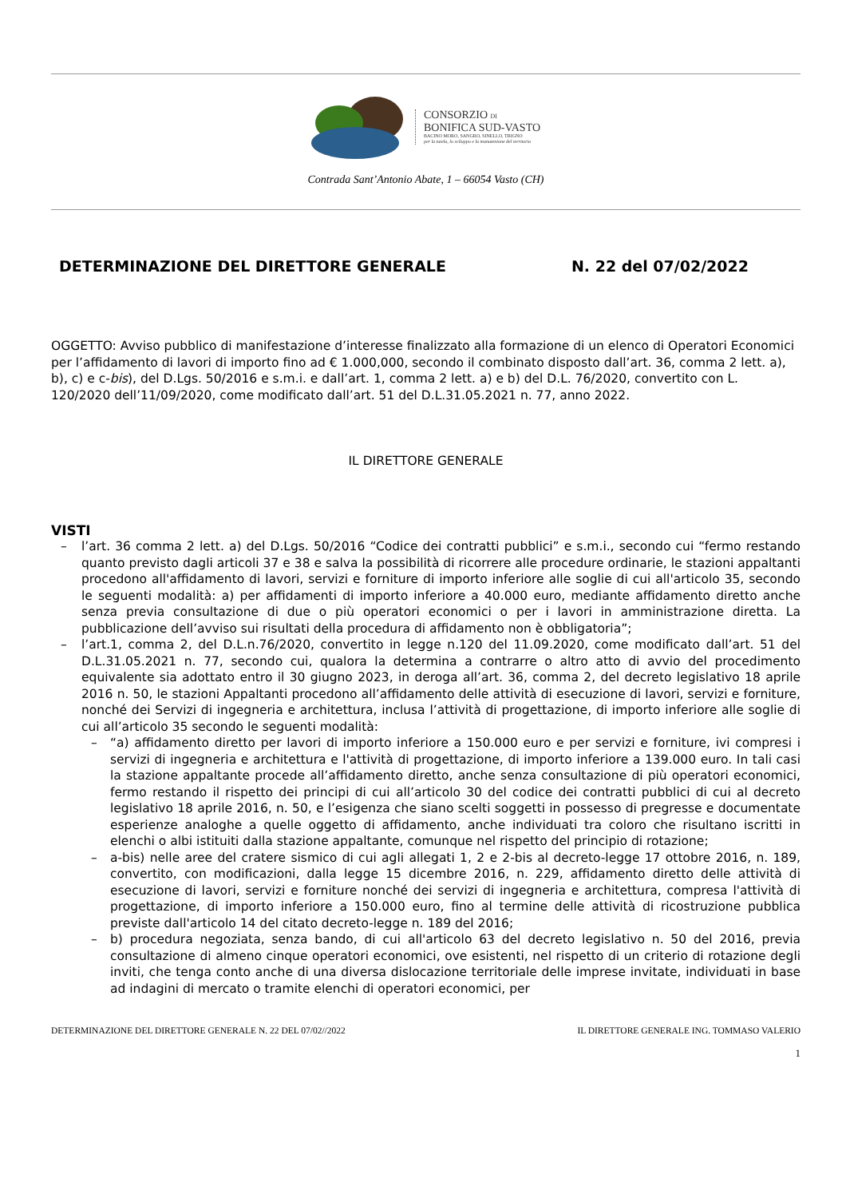CONSORZIO DI
BONIFICA SUD-VASTO
BACINO MORO, SANGRO, SINELLO, TRIGNO
per la tutela, lo sviluppo e la manutenione del territorio
Contrada Sant’Antonio Abate, 1 – 66054 Vasto (CH)
DETERMINAZIONE DEL DIRETTORE GENERALE N. 22 del 07/02/2022
OGGETTO: Avviso pubblico di manifestazione d’interesse finalizzato alla formazione di un elenco di Operatori Economici per l’affidamento di lavori di importo fino ad € 1.000,000, secondo il combinato disposto dall’art. 36, comma 2 lett. a), b), c) e c-bis), del D.Lgs. 50/2016 e s.m.i. e dall’art. 1, comma 2 lett. a) e b) del D.L. 76/2020, convertito con L. 120/2020 dell’11/09/2020, come modificato dall’art. 51 del D.L.31.05.2021 n. 77, anno 2022.
IL DIRETTORE GENERALE
VISTI
– l’art. 36 comma 2 lett. a) del D.Lgs. 50/2016 “Codice dei contratti pubblici” e s.m.i., secondo cui “fermo restando quanto previsto dagli articoli 37 e 38 e salva la possibilità di ricorrere alle procedure ordinarie, le stazioni appaltanti procedono all'affidamento di lavori, servizi e forniture di importo inferiore alle soglie di cui all'articolo 35, secondo le seguenti modalità: a) per affidamenti di importo inferiore a 40.000 euro, mediante affidamento diretto anche senza previa consultazione di due o più operatori economici o per i lavori in amministrazione diretta. La pubblicazione dell’avviso sui risultati della procedura di affidamento non è obbligatoria”;
– l’art.1, comma 2, del D.L.n.76/2020, convertito in legge n.120 del 11.09.2020, come modificato dall’art. 51 del D.L.31.05.2021 n. 77, secondo cui, qualora la determina a contrarre o altro atto di avvio del procedimento equivalente sia adottato entro il 30 giugno 2023, in deroga all’art. 36, comma 2, del decreto legislativo 18 aprile 2016 n. 50, le stazioni Appaltanti procedono all’affidamento delle attività di esecuzione di lavori, servizi e forniture, nonché dei Servizi di ingegneria e architettura, inclusa l’attività di progettazione, di importo inferiore alle soglie di cui all’articolo 35 secondo le seguenti modalità:
– “a) affidamento diretto per lavori di importo inferiore a 150.000 euro e per servizi e forniture, ivi compresi i servizi di ingegneria e architettura e l'attività di progettazione, di importo inferiore a 139.000 euro. In tali casi la stazione appaltante procede all’affidamento diretto, anche senza consultazione di più operatori economici, fermo restando il rispetto dei principi di cui all’articolo 30 del codice dei contratti pubblici di cui al decreto legislativo 18 aprile 2016, n. 50, e l’esigenza che siano scelti soggetti in possesso di pregresse e documentate esperienze analoghe a quelle oggetto di affidamento, anche individuati tra coloro che risultano iscritti in elenchi o albi istituiti dalla stazione appaltante, comunque nel rispetto del principio di rotazione;
– a-bis) nelle aree del cratere sismico di cui agli allegati 1, 2 e 2-bis al decreto-legge 17 ottobre 2016, n. 189, convertito, con modificazioni, dalla legge 15 dicembre 2016, n. 229, affidamento diretto delle attività di esecuzione di lavori, servizi e forniture nonché dei servizi di ingegneria e architettura, compresa l'attività di progettazione, di importo inferiore a 150.000 euro, fino al termine delle attività di ricostruzione pubblica previste dall'articolo 14 del citato decreto-legge n. 189 del 2016;
– b) procedura negoziata, senza bando, di cui all'articolo 63 del decreto legislativo n. 50 del 2016, previa consultazione di almeno cinque operatori economici, ove esistenti, nel rispetto di un criterio di rotazione degli inviti, che tenga conto anche di una diversa dislocazione territoriale delle imprese invitate, individuati in base ad indagini di mercato o tramite elenchi di operatori economici, per
DETERMINAZIONE DEL DIRETTORE GENERALE N. 22 DEL 07/02//2022 IL DIRETTORE GENERALE ING. TOMMASO VALERIO
1